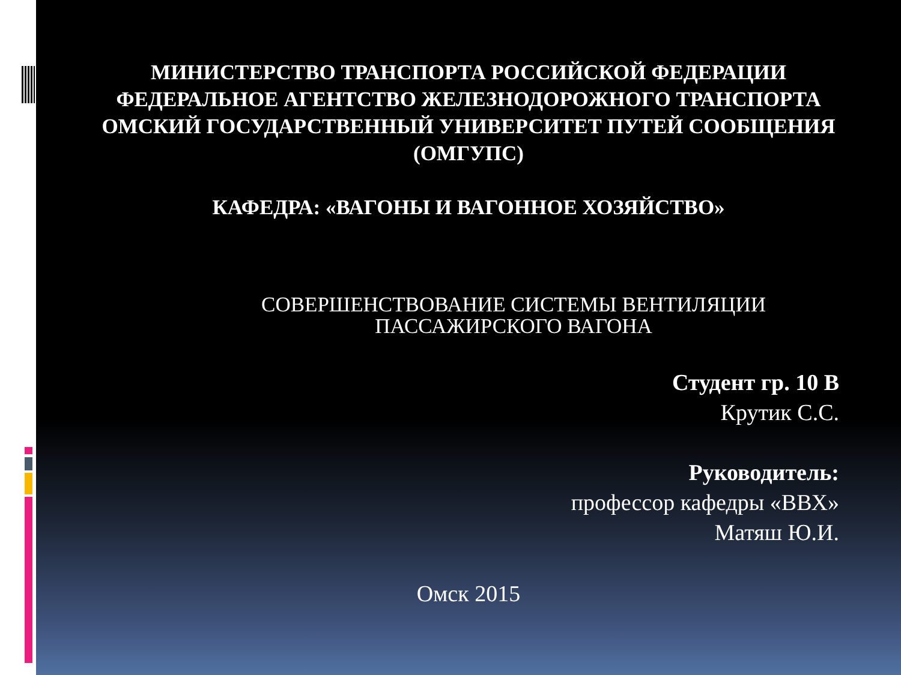МИНИСТЕРСТВО ТРАНСПОРТА РОССИЙСКОЙ ФЕДЕРАЦИИ
ФЕДЕРАЛЬНОЕ АГЕНТСТВО ЖЕЛЕЗНОДОРОЖНОГО ТРАНСПОРТА
ОМСКИЙ ГОСУДАРСТВЕННЫЙ УНИВЕРСИТЕТ ПУТЕЙ СООБЩЕНИЯ (ОМГУПС)
КАФЕДРА: «ВАГОНЫ И ВАГОННОЕ ХОЗЯЙСТВО»
СОВЕРШЕНСТВОВАНИЕ СИСТЕМЫ ВЕНТИЛЯЦИИ ПАССАЖИРСКОГО ВАГОНА
Студент гр. 10 В
Крутик С.С.
Руководитель:
профессор кафедры «ВВХ»
Матяш Ю.И.
Омск 2015